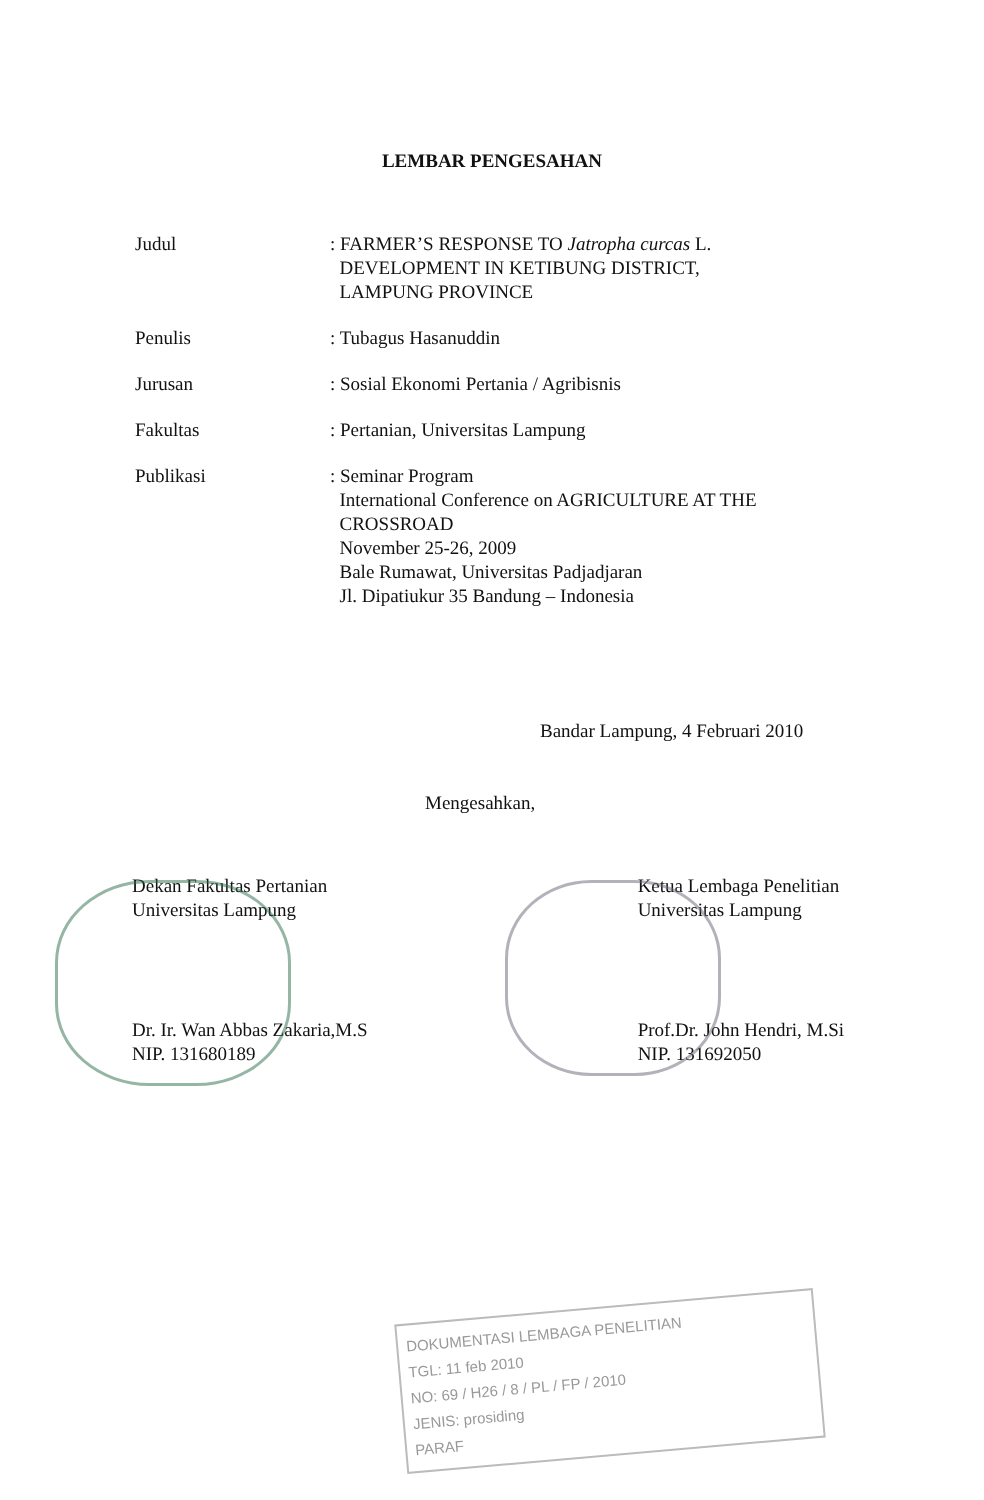LEMBAR PENGESAHAN
| Judul | : FARMER’S RESPONSE TO Jatropha curcas L. DEVELOPMENT IN KETIBUNG DISTRICT, LAMPUNG PROVINCE |
| Penulis | : Tubagus Hasanuddin |
| Jurusan | : Sosial Ekonomi Pertania / Agribisnis |
| Fakultas | : Pertanian, Universitas Lampung |
| Publikasi | : Seminar Program International Conference on AGRICULTURE AT THE CROSSROAD November 25-26, 2009 Bale Rumawat, Universitas Padjadjaran Jl. Dipatiukur 35 Bandung – Indonesia |
Bandar Lampung, 4 Februari 2010
Mengesahkan,
Dekan Fakultas Pertanian
Universitas Lampung
Dr. Ir. Wan Abbas Zakaria,M.S
NIP. 131680189
Ketua Lembaga Penelitian
Universitas Lampung
Prof.Dr. John Hendri, M.Si
NIP. 131692050
DOKUMENTASI LEMBAGA PENELITIAN
TGL: 11 feb 2010
NO: 69 / H26 / 8 / PL / FP / 2010
JENIS: prosiding
PARAF